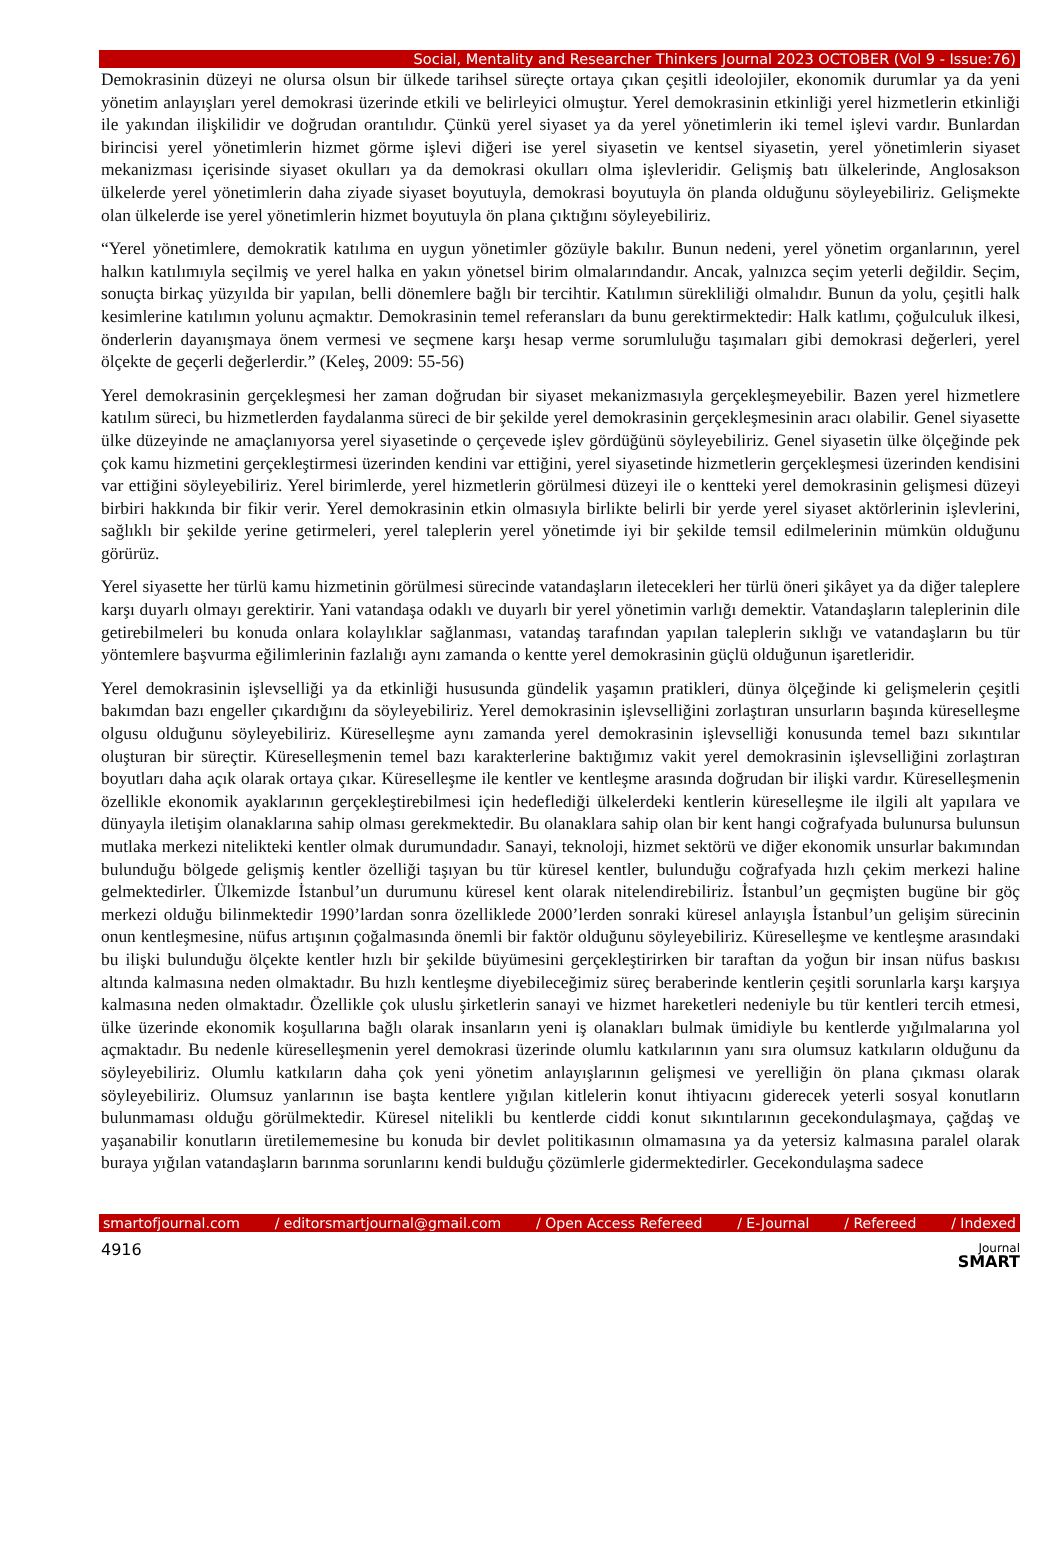Social, Mentality and Researcher Thinkers Journal 2023 OCTOBER (Vol 9 - Issue:76)
Demokrasinin düzeyi ne olursa olsun bir ülkede tarihsel süreçte ortaya çıkan çeşitli ideolojiler, ekonomik durumlar ya da yeni yönetim anlayışları yerel demokrasi üzerinde etkili ve belirleyici olmuştur. Yerel demokrasinin etkinliği yerel hizmetlerin etkinliği ile yakından ilişkilidir ve doğrudan orantılıdır. Çünkü yerel siyaset ya da yerel yönetimlerin iki temel işlevi vardır. Bunlardan birincisi yerel yönetimlerin hizmet görme işlevi diğeri ise yerel siyasetin ve kentsel siyasetin, yerel yönetimlerin siyaset mekanizması içerisinde siyaset okulları ya da demokrasi okulları olma işlevleridir. Gelişmiş batı ülkelerinde, Anglosakson ülkelerde yerel yönetimlerin daha ziyade siyaset boyutuyla, demokrasi boyutuyla ön planda olduğunu söyleyebiliriz. Gelişmekte olan ülkelerde ise yerel yönetimlerin hizmet boyutuyla ön plana çıktığını söyleyebiliriz.
“Yerel yönetimlere, demokratik katılıma en uygun yönetimler gözüyle bakılır. Bunun nedeni, yerel yönetim organlarının, yerel halkın katılımıyla seçilmiş ve yerel halka en yakın yönetsel birim olmalarındandır. Ancak, yalnızca seçim yeterli değildir. Seçim, sonuçta birkaç yüzyılda bir yapılan, belli dönemlere bağlı bir tercihtir. Katılımın sürekliliği olmalıdır. Bunun da yolu, çeşitli halk kesimlerine katılımın yolunu açmaktır. Demokrasinin temel referansları da bunu gerektirmektedir: Halk katlımı, çoğulculuk ilkesi, önderlerin dayanışmaya önem vermesi ve seçmene karşı hesap verme sorumluluğu taşımaları gibi demokrasi değerleri, yerel ölçekte de geçerli değerlerdir.” (Keleş, 2009: 55-56)
Yerel demokrasinin gerçekleşmesi her zaman doğrudan bir siyaset mekanizmasıyla gerçekleşmeyebilir. Bazen yerel hizmetlere katılım süreci, bu hizmetlerden faydalanma süreci de bir şekilde yerel demokrasinin gerçekleşmesinin aracı olabilir. Genel siyasette ülke düzeyinde ne amaçlanıyorsa yerel siyasetinde o çerçevede işlev gördüğünü söyleyebiliriz. Genel siyasetin ülke ölçeğinde pek çok kamu hizmetini gerçekleştirmesi üzerinden kendini var ettiğini, yerel siyasetinde hizmetlerin gerçekleşmesi üzerinden kendisini var ettiğini söyleyebiliriz. Yerel birimlerde, yerel hizmetlerin görülmesi düzeyi ile o kentteki yerel demokrasinin gelişmesi düzeyi birbiri hakkında bir fikir verir. Yerel demokrasinin etkin olmasıyla birlikte belirli bir yerde yerel siyaset aktörlerinin işlevlerini, sağlıklı bir şekilde yerine getirmeleri, yerel taleplerin yerel yönetimde iyi bir şekilde temsil edilmelerinin mümkün olduğunu görürüz.
Yerel siyasette her türlü kamu hizmetinin görülmesi sürecinde vatandaşların iletecekleri her türlü öneri şikâyet ya da diğer taleplere karşı duyarlı olmayı gerektirir. Yani vatandaşa odaklı ve duyarlı bir yerel yönetimin varlığı demektir. Vatandaşların taleplerinin dile getirebilmeleri bu konuda onlara kolaylıklar sağlanması, vatandaş tarafından yapılan taleplerin sıklığı ve vatandaşların bu tür yöntemlere başvurma eğilimlerinin fazlalığı aynı zamanda o kentte yerel demokrasinin güçlü olduğunun işaretleridir.
Yerel demokrasinin işlevselliği ya da etkinliği hususunda gündelik yaşamın pratikleri, dünya ölçeğinde ki gelişmelerin çeşitli bakımdan bazı engeller çıkardığını da söyleyebiliriz. Yerel demokrasinin işlevselliğini zorlaştıran unsurların başında küreselleşme olgusu olduğunu söyleyebiliriz. Küreselleşme aynı zamanda yerel demokrasinin işlevselliği konusunda temel bazı sıkıntılar oluşturan bir süreçtir. Küreselleşmenin temel bazı karakterlerine baktığımız vakit yerel demokrasinin işlevselliğini zorlaştıran boyutları daha açık olarak ortaya çıkar. Küreselleşme ile kentler ve kentleşme arasında doğrudan bir ilişki vardır. Küreselleşmenin özellikle ekonomik ayaklarının gerçekleştirebilmesi için hedeflediği ülkelerdeki kentlerin küreselleşme ile ilgili alt yapılara ve dünyayla iletişim olanaklarına sahip olması gerekmektedir. Bu olanaklara sahip olan bir kent hangi coğrafyada bulunursa bulunsun mutlaka merkezi nitelikteki kentler olmak durumundadır. Sanayi, teknoloji, hizmet sektörü ve diğer ekonomik unsurlar bakımından bulunduğu bölgede gelişmiş kentler özelliği taşıyan bu tür küresel kentler, bulunduğu coğrafyada hızlı çekim merkezi haline gelmektedirler. Ülkemizde İstanbul’un durumunu küresel kent olarak nitelendirebiliriz. İstanbul’un geçmişten bugüne bir göç merkezi olduğu bilinmektedir 1990’lardan sonra özelliklede 2000’lerden sonraki küresel anlayışla İstanbul’un gelişim sürecinin onun kentleşmesine, nüfus artışının çoğalmasında önemli bir faktör olduğunu söyleyebiliriz. Küreselleşme ve kentleşme arasındaki bu ilişki bulunduğu ölçekte kentler hızlı bir şekilde büyümesini gerçekleştirirken bir taraftan da yoğun bir insan nüfus baskısı altında kalmasına neden olmaktadır. Bu hızlı kentleşme diyebileceğimiz süreç beraberinde kentlerin çeşitli sorunlarla karşı karşıya kalmasına neden olmaktadır. Özellikle çok uluslu şirketlerin sanayi ve hizmet hareketleri nedeniyle bu tür kentleri tercih etmesi, ülke üzerinde ekonomik koşullarına bağlı olarak insanların yeni iş olanakları bulmak ümidiyle bu kentlerde yığılmalarına yol açmaktadır. Bu nedenle küreselleşmenin yerel demokrasi üzerinde olumlu katkılarının yanı sıra olumsuz katkıların olduğunu da söyleyebiliriz. Olumlu katkıların daha çok yeni yönetim anlayışlarının gelişmesi ve yerelliğin ön plana çıkması olarak söyleyebiliriz. Olumsuz yanlarının ise başta kentlere yığılan kitlelerin konut ihtiyacını giderecek yeterli sosyal konutların bulunmaması olduğu görülmektedir. Küresel nitelikli bu kentlerde ciddi konut sıkıntılarının gecekondulaşmaya, çağdaş ve yaşanabilir konutların üretilememesine bu konuda bir devlet politikasının olmamasına ya da yetersiz kalmasına paralel olarak buraya yığılan vatandaşların barınma sorunlarını kendi bulduğu çözümlerle gidermektedirler. Gecekondulaşma sadece
smartofjournal.com / editorsmartjournal@gmail.com / Open Access Refereed / E-Journal / Refereed / Indexed
4916 Journal
SMART